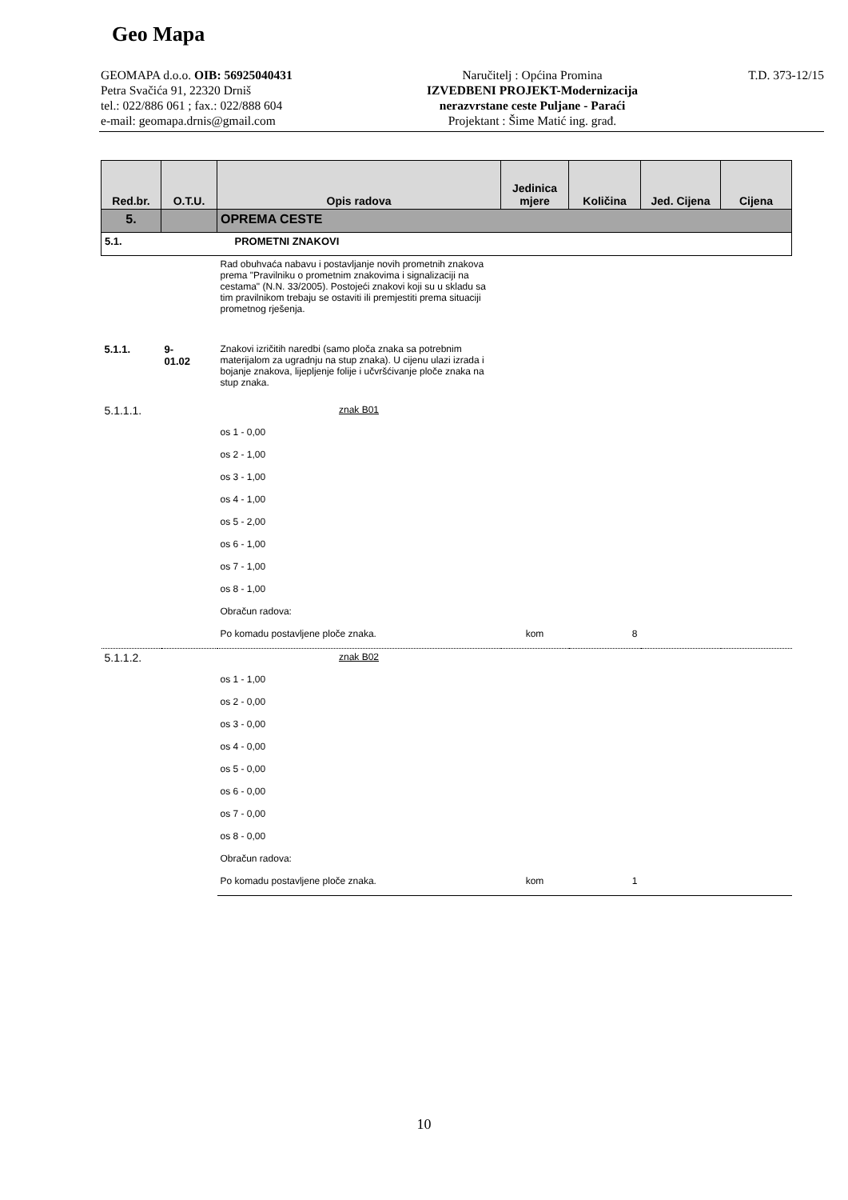Geo Mapa
GEOMAPA d.o.o. OIB: 56925040431
Petra Svačića 91, 22320 Drniš
tel.: 022/886 061 ; fax.: 022/888 604
e-mail: geomapa.drnis@gmail.com
Naručitelj : Općina Promina
IZVEDBENI PROJEKT-Modernizacija
nerazvrstane ceste Puljane - Paraći
Projektant : Šime Matić ing. građ.
T.D. 373-12/15
| Red.br. | O.T.U. | Opis radova | Jedinica mjere | Količina | Jed. Cijena | Cijena |
| --- | --- | --- | --- | --- | --- | --- |
| 5. | | OPREMA CESTE | | | | |
| 5.1. | | PROMETNI ZNAKOVI | | | | |
| | | Rad obuhvaća nabavu i postavljanje novih prometnih znakova prema "Pravilniku o prometnim znakovima i signalizaciji na cestama" (N.N. 33/2005). Postojeći znakovi koji su u skladu sa tim pravilnikom trebaju se ostaviti ili premjestiti prema situaciji prometnog rješenja. | | | | |
| 5.1.1. | 9- 01.02 | Znakovi izričitih naredbi (samo ploča znaka sa potrebnim materijalom za ugradnju na stup znaka). U cijenu ulazi izrada i bojanje znakova, lijepljenje folije i učvršćivanje ploče znaka na stup znaka. | | | | |
| 5.1.1.1. | | znak B01 | | | | |
| | | os 1 - 0,00 | | | | |
| | | os 2 - 1,00 | | | | |
| | | os 3 - 1,00 | | | | |
| | | os 4 - 1,00 | | | | |
| | | os 5 - 2,00 | | | | |
| | | os 6 - 1,00 | | | | |
| | | os 7 - 1,00 | | | | |
| | | os 8 - 1,00 | | | | |
| | | Obračun radova: | | | | |
| | | Po komadu postavljene ploče znaka. | kom | 8 | | |
| 5.1.1.2. | | znak B02 | | | | |
| | | os 1 - 1,00 | | | | |
| | | os 2 - 0,00 | | | | |
| | | os 3 - 0,00 | | | | |
| | | os 4 - 0,00 | | | | |
| | | os 5 - 0,00 | | | | |
| | | os 6 - 0,00 | | | | |
| | | os 7 - 0,00 | | | | |
| | | os 8 - 0,00 | | | | |
| | | Obračun radova: | | | | |
| | | Po komadu postavljene ploče znaka. | kom | 1 | | |
10